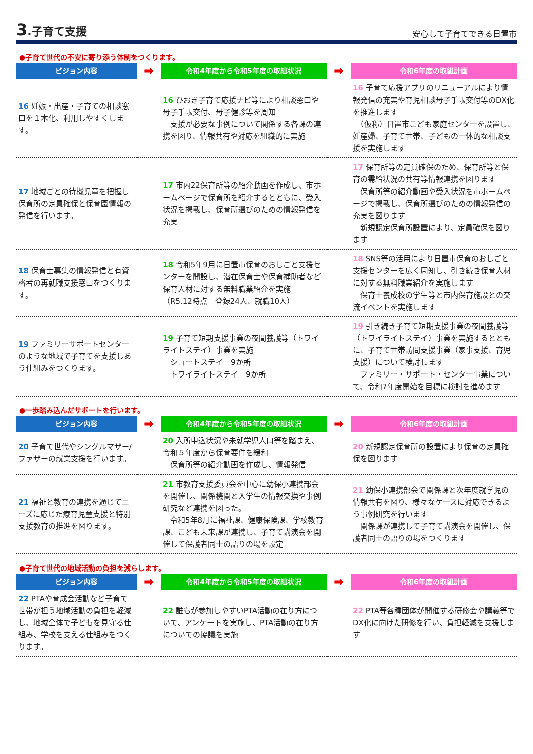3.子育て支援
安心して子育てできる日置市
●子育て世代の不安に寄り添う体制をつくります。
| ビジョン内容 | ➡ | 令和4年度から令和5年度の取組状況 | ➡ | 令和6年度の取組計画 |
| --- | --- | --- | --- | --- |
| 16 妊娠・出産・子育ての相談窓口を１本化、利用しやすくします。 | | 16 ひおき子育て応援ナビ等により相談窓口や母子手帳交付、母子健診等を周知 支援が必要な事例について関係する各課の連携を図り、情報共有や対応を組織的に実施 | | 16 子育て応援アプリのリニューアルにより情報発信の充実や育児相談母子手帳交付等のDX化を推進します （仮称）日置市こども家庭センターを設置し、妊産婦、子育て世帯、子どもの一体的な相談支援を実施します |
| 17 地域ごとの待機児童を把握し保育所の定員確保と保育園情報の発信を行います。 | | 17 市内22保育所等の紹介動画を作成し、市ホームページで保育所を紹介するとともに、受入状況を掲載し、保育所選びのための情報発信を充実 | | 17 保育所等の定員確保のため、保育所等と保育の需給状況の共有等情報連携を図ります 保育所等の紹介動画や受入状況を市ホームページで掲載し、保育所選びのための情報発信の充実を図ります 新規認定保育所設置により、定員確保を図ります |
| 18 保育士募集の情報発信と有資格者の再就職支援窓口をつくります。 | | 18 令和5年9月に日置市保育のおしごと支援センターを開設し、潜在保育士や保育補助者など保育人材に対する無料職業紹介を実施 （R5.12時点 登録24人、就職10人） | | 18 SNS等の活用により日置市保育のおしごと支援センターを広く周知し、引き続き保育人材に対する無料職業紹介を実施します 保育士養成校の学生等と市内保育施設との交流イベントを実施します |
| 19 ファミリーサポートセンターのような地域で子育てを支援しあう仕組みをつくります。 | | 19 子育て短期支援事業の夜間養護等（トワイライトステイ）事業を実施 ショートステイ 9か所 トワイライトステイ 9か所 | | 19 引き続き子育て短期支援事業の夜間養護等（トワイライトステイ）事業を実施するとともに、子育て世帯訪問支援事業（家事支援、育児支援）について検討します ファミリー・サポート・センター事業について、令和7年度開始を目標に検討を進めます |
●一歩踏み込んだサポートを行います。
| ビジョン内容 | ➡ | 令和4年度から令和5年度の取組状況 | ➡ | 令和6年度の取組計画 |
| --- | --- | --- | --- | --- |
| 20 子育て世代やシングルマザー/ファザーの就業支援を行います。 | | 20 入所申込状況や未就学児人口等を踏まえ、令和５年度から保育要件を緩和 保育所等の紹介動画を作成し、情報発信 | | 20 新規認定保育所の設置により保育の定員確保を図ります |
| 21 福祉と教育の連携を通じてニーズに応じた療育児童支援と特別支援教育の推進を図ります。 | | 21 市教育支援委員会を中心に幼保小連携部会を開催し、関係機関と入学生の情報交換や事例研究など連携を図った。 令和5年8月に福祉課、健康保険課、学校教育課、こども未来課が連携し、子育て講演会を開催して保護者同士の語りの場を設定 | | 21 幼保小連携部会で関係課と次年度就学児の情報共有を図り、様々なケースに対応できるよう事例研究を行います 関係課が連携して子育て講演会を開催し、保護者同士の語りの場をつくります |
●子育て世代の地域活動の負担を減らします。
| ビジョン内容 | ➡ | 令和4年度から令和5年度の取組状況 | ➡ | 令和6年度の取組計画 |
| --- | --- | --- | --- | --- |
| 22 PTAや育成会活動など子育て世帯が担う地域活動の負担を軽減し、地域全体で子どもを見守る仕組み、学校を支える仕組みをつくります。 | | 22 誰もが参加しやすいPTA活動の在り方について、アンケートを実施し、PTA活動の在り方についての協議を実施 | | 22 PTA等各種団体が開催する研修会や講義等でDX化に向けた研修を行い、負担軽減を支援します |